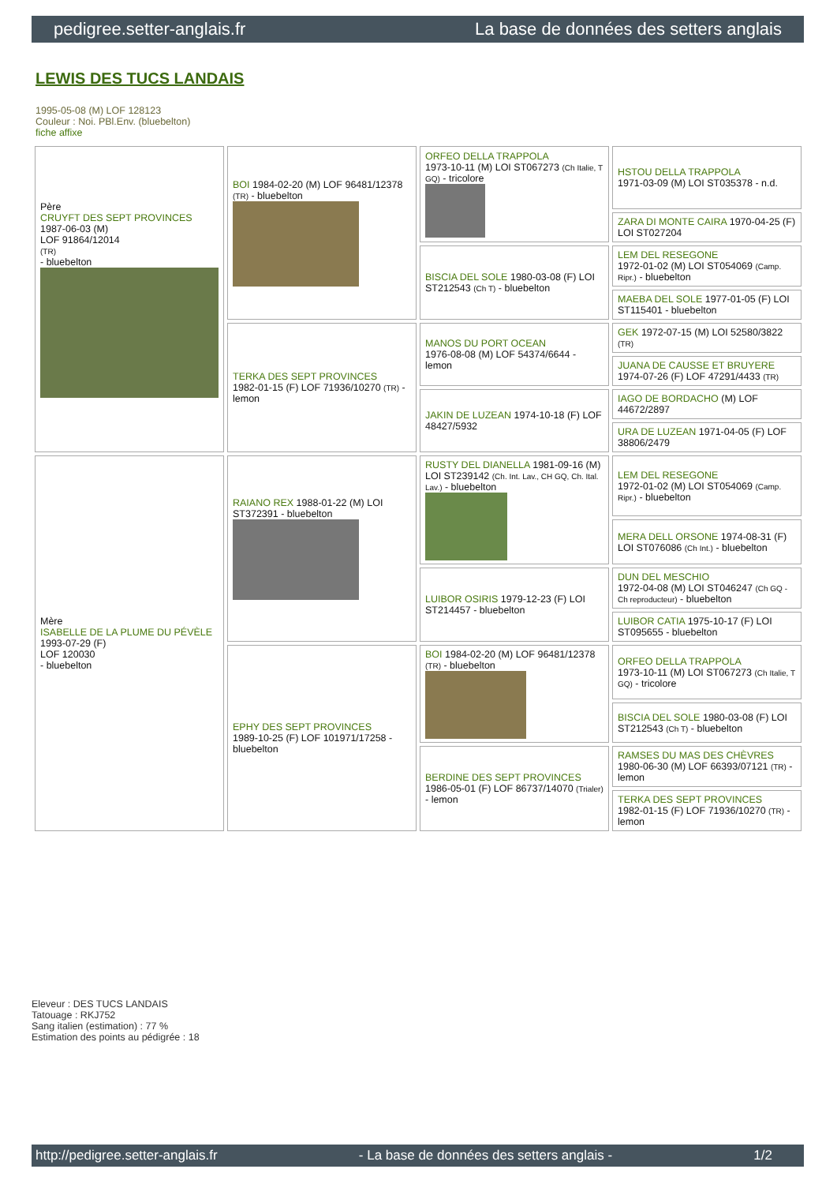pedigree.setter-anglais.fr La base de données des setters anglais
LEWIS DES TUCS LANDAIS
1995-05-08 (M) LOF 128123
Couleur : Noi. PBl.Env. (bluebelton)
fiche affixe
| Père CRUYFT DES SEPT PROVINCES 1987-06-03 (M) LOF 91864/12014 (TR) - bluebelton | BOI 1984-02-20 (M) LOF 96481/12378 (TR) - bluebelton | ORFEO DELLA TRAPPOLA 1973-10-11 (M) LOI ST067273 (Ch Italie, T GQ) - tricolore | HSTOU DELLA TRAPPOLA 1971-03-09 (M) LOI ST035378 - n.d. |
| | | | ZARA DI MONTE CAIRA 1970-04-25 (F) LOI ST027204 |
| | | BISCIA DEL SOLE 1980-03-08 (F) LOI ST212543 (Ch T) - bluebelton | LEM DEL RESEGONE 1972-01-02 (M) LOI ST054069 (Camp. Ripr.) - bluebelton |
| | | | MAEBA DEL SOLE 1977-01-05 (F) LOI ST115401 - bluebelton |
| | TERKA DES SEPT PROVINCES 1982-01-15 (F) LOF 71936/10270 (TR) - lemon | MANOS DU PORT OCEAN 1976-08-08 (M) LOF 54374/6644 - lemon | GEK 1972-07-15 (M) LOI 52580/3822 (TR) |
| | | | JUANA DE CAUSSE ET BRUYERE 1974-07-26 (F) LOF 47291/4433 (TR) |
| | | JAKIN DE LUZEAN 1974-10-18 (F) LOF 48427/5932 | IAGO DE BORDACHO (M) LOF 44672/2897 |
| | | | URA DE LUZEAN 1971-04-05 (F) LOF 38806/2479 |
| Mère ISABELLE DE LA PLUME DU PÉVÈLE 1993-07-29 (F) LOF 120030 - bluebelton | RAIANO REX 1988-01-22 (M) LOI ST372391 - bluebelton | RUSTY DEL DIANELLA 1981-09-16 (M) LOI ST239142 (Ch. Int. Lav., CH GQ, Ch. Ital. Lav.) - bluebelton | LEM DEL RESEGONE 1972-01-02 (M) LOI ST054069 (Camp. Ripr.) - bluebelton |
| | | | MERA DELL ORSONE 1974-08-31 (F) LOI ST076086 (Ch Int.) - bluebelton |
| | | LUIBOR OSIRIS 1979-12-23 (F) LOI ST214457 - bluebelton | DUN DEL MESCHIO 1972-04-08 (M) LOI ST046247 (Ch GQ - Ch reproducteur) - bluebelton |
| | | | LUIBOR CATIA 1975-10-17 (F) LOI ST095655 - bluebelton |
| | EPHY DES SEPT PROVINCES 1989-10-25 (F) LOF 101971/17258 - bluebelton | BOI 1984-02-20 (M) LOF 96481/12378 (TR) - bluebelton | ORFEO DELLA TRAPPOLA 1973-10-11 (M) LOI ST067273 (Ch Italie, T GQ) - tricolore |
| | | | BISCIA DEL SOLE 1980-03-08 (F) LOI ST212543 (Ch T) - bluebelton |
| | | BERDINE DES SEPT PROVINCES 1986-05-01 (F) LOF 86737/14070 (Trialer) - lemon | RAMSES DU MAS DES CHÈVRES 1980-06-30 (M) LOF 66393/07121 (TR) - lemon |
| | | | TERKA DES SEPT PROVINCES 1982-01-15 (F) LOF 71936/10270 (TR) - lemon |
Eleveur : DES TUCS LANDAIS
Tatouage : RKJ752
Sang italien (estimation) : 77 %
Estimation des points au pédigrée : 18
http://pedigree.setter-anglais.fr - La base de données des setters anglais - 1/2